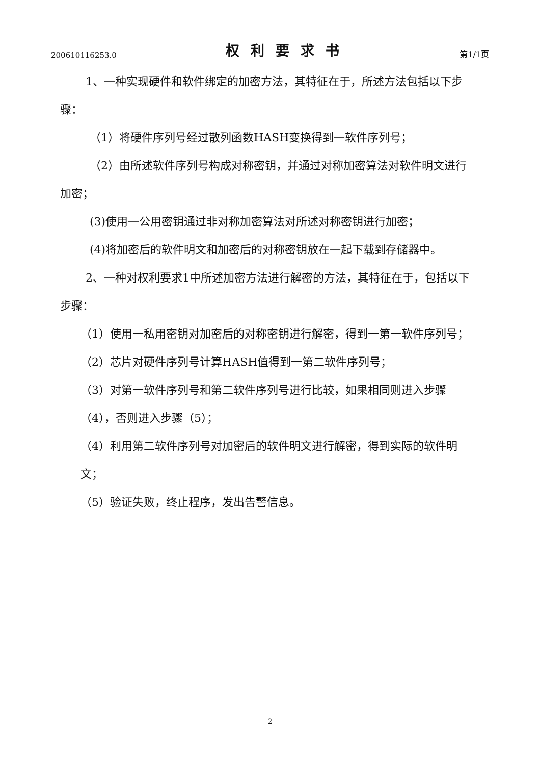200610116253.0 权利要求书 第1/1页
1、一种实现硬件和软件绑定的加密方法，其特征在于，所述方法包括以下步骤：
（1）将硬件序列号经过散列函数HASH变换得到一软件序列号；
（2）由所述软件序列号构成对称密钥，并通过对称加密算法对软件明文进行加密；
(3)使用一公用密钥通过非对称加密算法对所述对称密钥进行加密；
(4)将加密后的软件明文和加密后的对称密钥放在一起下载到存储器中。
2、一种对权利要求1中所述加密方法进行解密的方法，其特征在于，包括以下步骤：
（1）使用一私用密钥对加密后的对称密钥进行解密，得到一第一软件序列号；
（2）芯片对硬件序列号计算HASH值得到一第二软件序列号；
（3）对第一软件序列号和第二软件序列号进行比较，如果相同则进入步骤（4），否则进入步骤（5）；
（4）利用第二软件序列号对加密后的软件明文进行解密，得到实际的软件明文；
（5）验证失败，终止程序，发出告警信息。
2